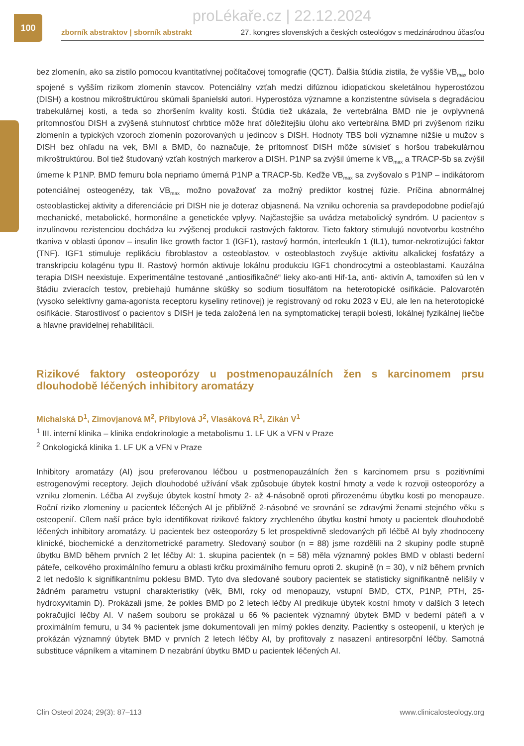100
proLékaře.cz | 22.12.2024
zborník abstraktov | sborník abstrakt 27. kongres slovenských a českých osteológov s medzinárodnou účasťou
bez zlomenín, ako sa zistilo pomocou kvantitatívnej počítačovej tomografie (QCT). Ďalšia štúdia zistila, že vyššie VB<sub>max</sub> bolo spojené s vyšším rizikom zlomenín stavcov. Potenciálny vzťah medzi difúznou idiopatickou skeletálnou hyperostózou (DISH) a kostnou mikroštruktúrou skúmali španielski autori. Hyperostóza významne a konzistentne súvisela s degradáciou trabekulárnej kosti, a teda so zhoršením kvality kosti. Štúdia tiež ukázala, že vertebrálna BMD nie je ovplyvnená prítomnosťou DISH a zvýšená stuhnutosť chrbtice môže hrať dôležitejšiu úlohu ako vertebrálna BMD pri zvýšenom riziku zlomenín a typických vzoroch zlomenín pozorovaných u jedincov s DISH. Hodnoty TBS boli významne nižšie u mužov s DISH bez ohľadu na vek, BMI a BMD, čo naznačuje, že prítomnosť DISH môže súvisieť s horšou trabekulárnou mikroštruktúrou. Bol tiež študovaný vzťah kostných markerov a DISH. P1NP sa zvýšil úmerne k VB<sub>max</sub> a TRACP-5b sa zvýšil úmerne k P1NP. BMD femuru bola nepriamo úmerná P1NP a TRACP-5b. Keďže VB<sub>max</sub> sa zvyšovalo s P1NP – indikátorom potenciálnej osteogenézy, tak VB<sub>max</sub> možno považovať za možný prediktor kostnej fúzie. Príčina abnormálnej osteoblastickej aktivity a diferenciácie pri DISH nie je doteraz objasnená. Na vzniku ochorenia sa pravdepodobne podieľajú mechanické, metabolické, hormonálne a genetickée vplyvy. Najčastejšie sa uvádza metabolický syndróm. U pacientov s inzulínovou rezistenciou dochádza ku zvýšenej produkcii rastových faktorov. Tieto faktory stimulujú novotvorbu kostného tkaniva v oblasti úponov – insulin like growth factor 1 (IGF1), rastový hormón, interleukín 1 (IL1), tumor-nekrotizujúci faktor (TNF). IGF1 stimuluje replikáciu fibroblastov a osteoblastov, v osteoblastoch zvyšuje aktivitu alkalickej fosfatázy a transkripciu kolagénu typu II. Rastový hormón aktivuje lokálnu produkciu IGF1 chondrocytmi a osteoblastami. Kauzálna terapia DISH neexistuje. Experimentálne testované „antiosifikačné“ lieky ako-anti Hif-1a, anti- aktivín A, tamoxifen sú len v štádiu zvieracích testov, prebiehajú humánne skúšky so sodium tiosulfátom na heterotopické osifikácie. Palovarotén (vysoko selektívny gama-agonista receptoru kyseliny retinovej) je registrovaný od roku 2023 v EU, ale len na heterotopické osifikácie. Starostlivosť o pacientov s DISH je teda založená len na symptomatickej terapii bolesti, lokálnej fyzikálnej liečbe a hlavne pravidelnej rehabilitácii.
Rizikové faktory osteoporózy u postmenopauzálních žen s karcinomem prsu dlouhodobě léčených inhibitory aromatázy
Michalská D<sup>1</sup>, Zimovjanová M<sup>2</sup>, Přibylová J<sup>2</sup>, Vlasáková R<sup>1</sup>, Zikán V<sup>1</sup>
<sup>1</sup> III. interní klinika – klinika endokrinologie a metabolismu 1. LF UK a VFN v Praze
<sup>2</sup> Onkologická klinika 1. LF UK a VFN v Praze
Inhibitory aromatázy (AI) jsou preferovanou léčbou u postmenopauzálních žen s karcinomem prsu s pozitivními estrogenovými receptory. Jejich dlouhodobé užívání však způsobuje úbytek kostní hmoty a vede k rozvoji osteoporózy a vzniku zlomenin. Léčba AI zvyšuje úbytek kostní hmoty 2- až 4-násobně oproti přirozenému úbytku kosti po menopauze. Roční riziko zlomeniny u pacientek léčených AI je přibližně 2-násobné ve srovnání se zdravými ženami stejného věku s osteopenií. Cílem naší práce bylo identifikovat rizikové faktory zrychleného úbytku kostní hmoty u pacientek dlouhodobě léčených inhibitory aromatázy. U pacientek bez osteoporózy 5 let prospektivně sledovaných při léčbě AI byly zhodnoceny klinické, biochemické a denzitometrické parametry. Sledovaný soubor (n = 88) jsme rozdělili na 2 skupiny podle stupně úbytku BMD během prvních 2 let léčby AI: 1. skupina pacientek (n = 58) měla významný pokles BMD v oblasti bederní páteře, celkového proximálního femuru a oblasti krčku proximálního femuru oproti 2. skupině (n = 30), v níž během prvních 2 let nedošlo k signifikantnímu poklesu BMD. Tyto dva sledované soubory pacientek se statisticky signifikantně nelišily v žádném parametru vstupní charakteristiky (věk, BMI, roky od menopauzy, vstupní BMD, CTX, P1NP, PTH, 25-hydroxyvitamin D). Prokázali jsme, že pokles BMD po 2 letech léčby AI predikuje úbytek kostní hmoty v dalších 3 letech pokračující léčby AI. V našem souboru se prokázal u 66 % pacientek významný úbytek BMD v bederní páteři a v proximálním femuru, u 34 % pacientek jsme dokumentovali jen mírný pokles denzity. Pacientky s osteopenií, u kterých je prokázán významný úbytek BMD v prvních 2 letech léčby AI, by profitovaly z nasazení antiresorpční léčby. Samotná substituce vápníkem a vitaminem D nezabrání úbytku BMD u pacientek léčených AI.
Clin Osteol 2024; 29(3): 87–113 www.clinicalosteology.org